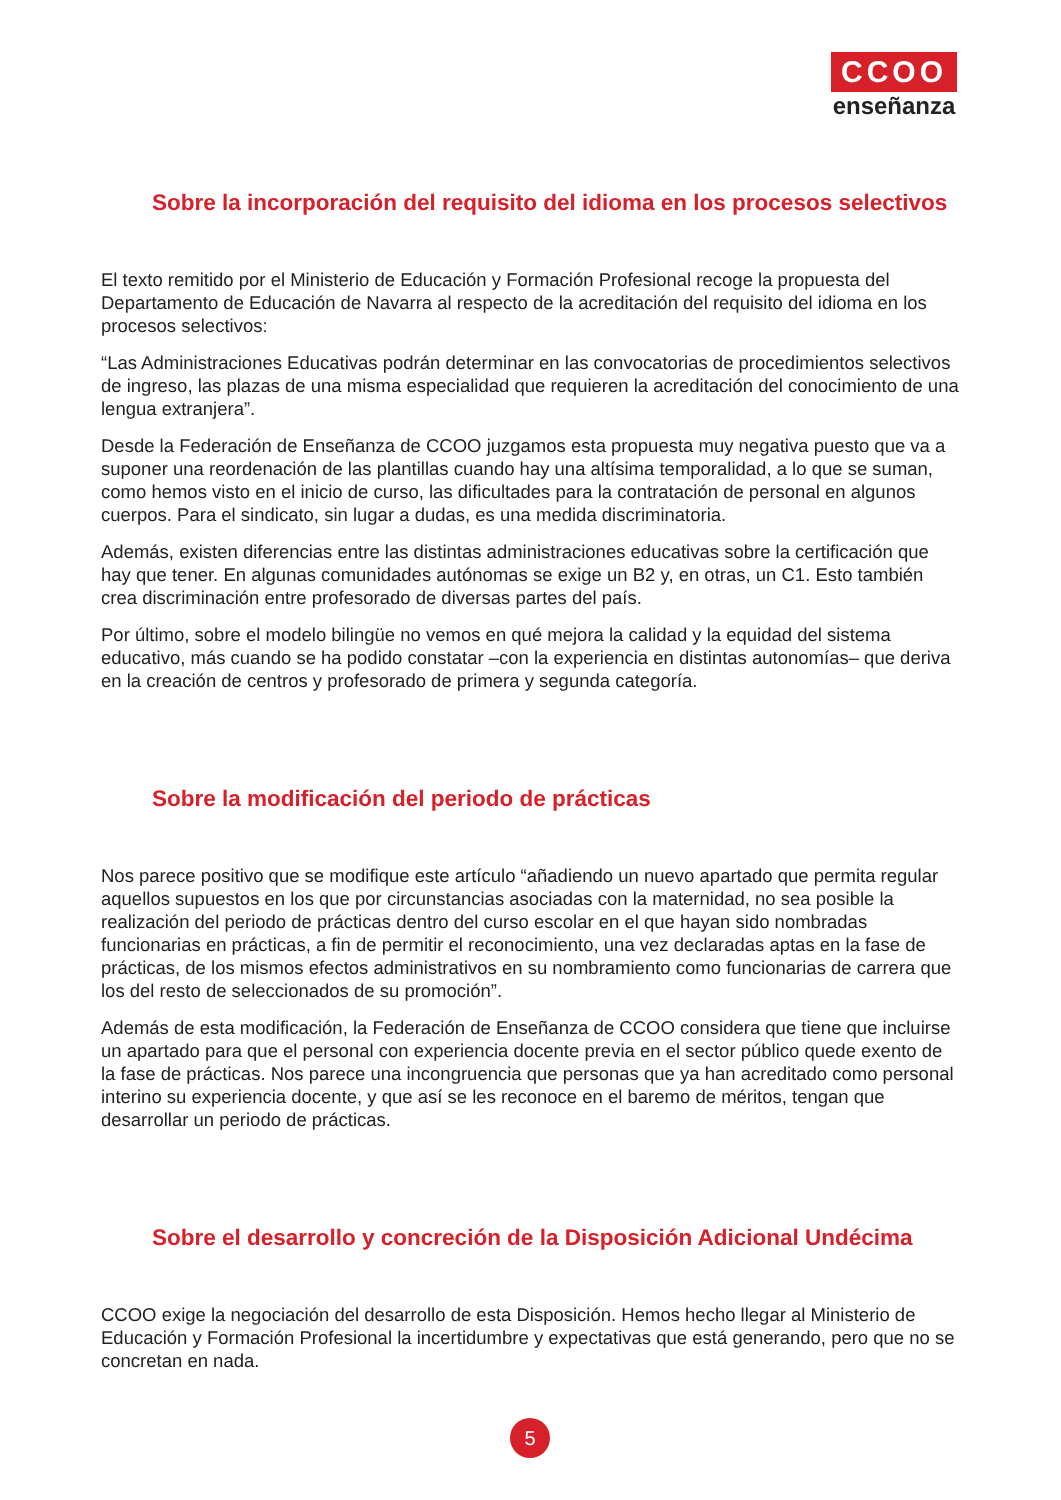CCOO
enseñanza
Sobre la incorporación del requisito del idioma en los procesos selectivos
El texto remitido por el Ministerio de Educación y Formación Profesional recoge la propuesta del Departamento de Educación de Navarra al respecto de la acreditación del requisito del idioma en los procesos selectivos:
“Las Administraciones Educativas podrán determinar en las convocatorias de procedimientos selectivos de ingreso, las plazas de una misma especialidad que requieren la acreditación del conocimiento de una lengua extranjera”.
Desde la Federación de Enseñanza de CCOO juzgamos esta propuesta muy negativa puesto que va a suponer una reordenación de las plantillas cuando hay una altísima temporalidad, a lo que se suman, como hemos visto en el inicio de curso, las dificultades para la contratación de personal en algunos cuerpos. Para el sindicato, sin lugar a dudas, es una medida discriminatoria.
Además, existen diferencias entre las distintas administraciones educativas sobre la certificación que hay que tener. En algunas comunidades autónomas se exige un B2 y, en otras, un C1. Esto también crea discriminación entre profesorado de diversas partes del país.
Por último, sobre el modelo bilingüe no vemos en qué mejora la calidad y la equidad del sistema educativo, más cuando se ha podido constatar –con la experiencia en distintas autonomías– que deriva en la creación de centros y profesorado de primera y segunda categoría.
Sobre la modificación del periodo de prácticas
Nos parece positivo que se modifique este artículo “añadiendo un nuevo apartado que permita regular aquellos supuestos en los que por circunstancias asociadas con la maternidad, no sea posible la realización del periodo de prácticas dentro del curso escolar en el que hayan sido nombradas funcionarias en prácticas, a fin de permitir el reconocimiento, una vez declaradas aptas en la fase de prácticas, de los mismos efectos administrativos en su nombramiento como funcionarias de carrera que los del resto de seleccionados de su promoción”.
Además de esta modificación, la Federación de Enseñanza de CCOO considera que tiene que incluirse un apartado para que el personal con experiencia docente previa en el sector público quede exento de la fase de prácticas. Nos parece una incongruencia que personas que ya han acreditado como personal interino su experiencia docente, y que así se les reconoce en el baremo de méritos, tengan que desarrollar un periodo de prácticas.
Sobre el desarrollo y concreción de la Disposición Adicional Undécima
CCOO exige la negociación del desarrollo de esta Disposición. Hemos hecho llegar al Ministerio de Educación y Formación Profesional la incertidumbre y expectativas que está generando, pero que no se concretan en nada.
5